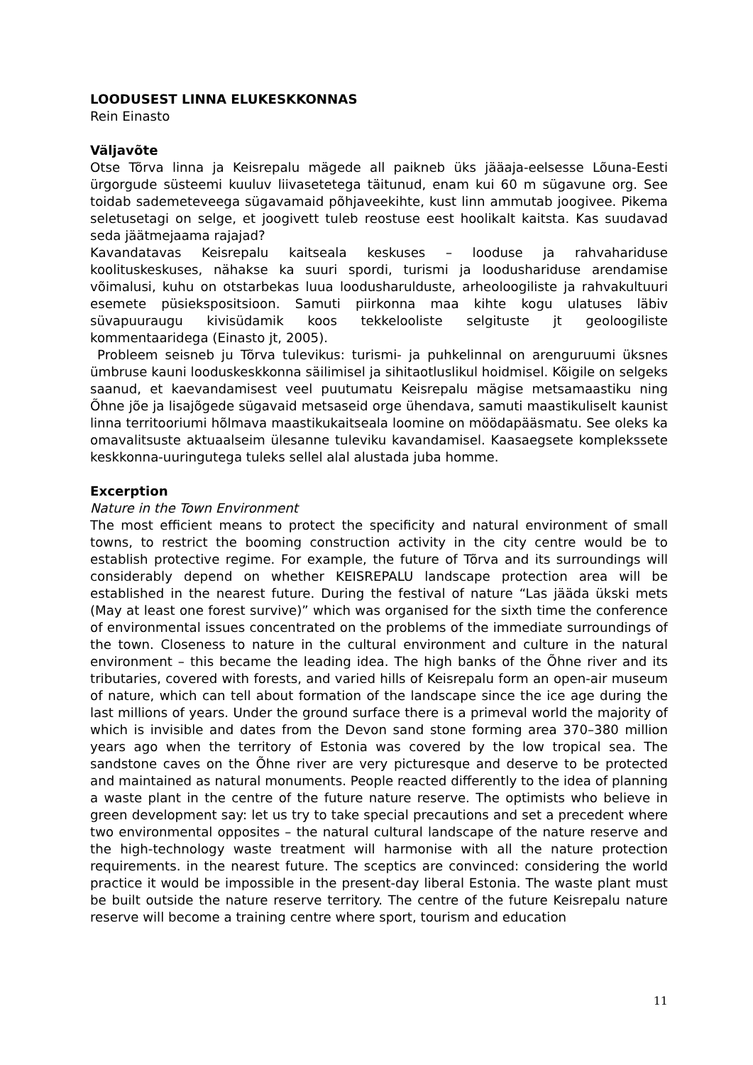LOODUSEST LINNA ELUKESKKONNAS
Rein Einasto
Väljavõte
Otse Tõrva linna ja Keisrepalu mägede all paikneb üks jääaja-eelsesse Lõuna-Eesti ürgorgude süsteemi kuuluv liivasetetega täitunud, enam kui 60 m sügavune org. See toidab sademeteveega sügavamaid põhjaveekihte, kust linn ammutab joogivee. Pikema seletusetagi on selge, et joogivett tuleb reostuse eest hoolikalt kaitsta. Kas suudavad seda jäätmejaama rajajad?
Kavandatavas Keisrepalu kaitseala keskuses – looduse ja rahvahariduse koolituskeskuses, nähakse ka suuri spordi, turismi ja loodushariduse arendamise võimalusi, kuhu on otstarbekas luua loodusharulduste, arheoloogiliste ja rahvakultuuri esemete püsiekspositsioon. Samuti piirkonna maa kihte kogu ulatuses läbiv süvapuuraugu kivisüdamik koos tekkelooliste selgituste jt geoloogiliste kommentaaridega (Einasto jt, 2005).
Probleem seisneb ju Tõrva tulevikus: turismi- ja puhkelinnal on arenguruumi üksnes ümbruse kauni looduskeskkonna säilimisel ja sihitaotluslikul hoidmisel. Kõigile on selgeks saanud, et kaevandamisest veel puutumatu Keisrepalu mägise metsamaastiku ning Õhne jõe ja lisajõgede sügavaid metsaseid orge ühendava, samuti maastikuliselt kaunist linna territooriumi hõlmava maastikukaitseala loomine on möödapääsmatu. See oleks ka omavalitsuste aktuaalseim ülesanne tuleviku kavandamisel. Kaasaegsete komplekssete keskkonna-uuringutega tuleks sellel alal alustada juba homme.
Excerption
Nature in the Town Environment
The most efficient means to protect the specificity and natural environment of small towns, to restrict the booming construction activity in the city centre would be to establish protective regime. For example, the future of Tõrva and its surroundings will considerably depend on whether KEISREPALU landscape protection area will be established in the nearest future. During the festival of nature “Las jääda ükski mets (May at least one forest survive)” which was organised for the sixth time the conference of environmental issues concentrated on the problems of the immediate surroundings of the town. Closeness to nature in the cultural environment and culture in the natural environment – this became the leading idea. The high banks of the Õhne river and its tributaries, covered with forests, and varied hills of Keisrepalu form an open-air museum of nature, which can tell about formation of the landscape since the ice age during the last millions of years. Under the ground surface there is a primeval world the majority of which is invisible and dates from the Devon sand stone forming area 370–380 million years ago when the territory of Estonia was covered by the low tropical sea. The sandstone caves on the Õhne river are very picturesque and deserve to be protected and maintained as natural monuments. People reacted differently to the idea of planning a waste plant in the centre of the future nature reserve. The optimists who believe in green development say: let us try to take special precautions and set a precedent where two environmental opposites – the natural cultural landscape of the nature reserve and the high-technology waste treatment will harmonise with all the nature protection requirements. in the nearest future. The sceptics are convinced: considering the world practice it would be impossible in the present-day liberal Estonia. The waste plant must be built outside the nature reserve territory. The centre of the future Keisrepalu nature reserve will become a training centre where sport, tourism and education
11